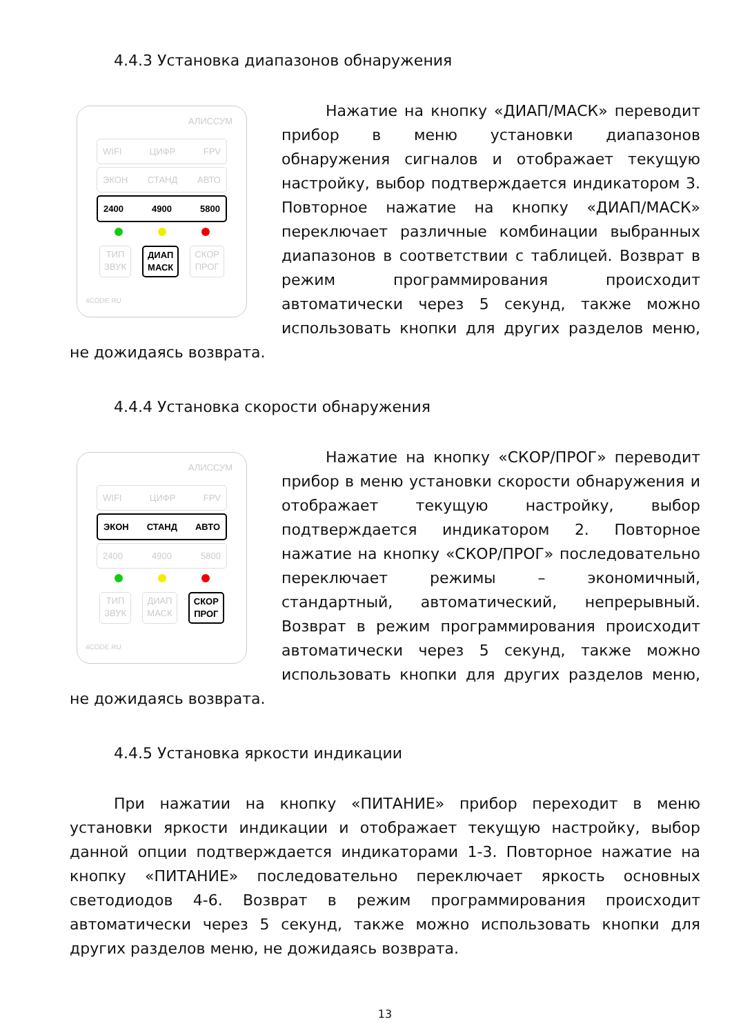4.4.3 Установка диапазонов обнаружения
АЛИССУМ
WIFI ЦИФР FPV
ЭКОН СТАНД АВТО
2400 4900 5800
ТИП
ЗВУК
ДИАП
МАСК
СКОР
ПРОГ
4CODE.RU
Нажатие на кнопку «ДИАП/МАСК» переводит прибор в меню установки диапазонов обнаружения сигналов и отображает текущую настройку, выбор подтверждается индикатором 3. Повторное нажатие на кнопку «ДИАП/МАСК» переключает различные комбинации выбранных диапазонов в соответствии с таблицей. Возврат в режим программирования происходит автоматически через 5 секунд, также можно использовать кнопки для других разделов меню, не дожидаясь возврата.
4.4.4 Установка скорости обнаружения
АЛИССУМ
WIFI ЦИФР FPV
ЭКОН СТАНД АВТО
2400 4900 5800
ТИП
ЗВУК
ДИАП
МАСК
СКОР
ПРОГ
4CODE.RU
Нажатие на кнопку «СКОР/ПРОГ» переводит прибор в меню установки скорости обнаружения и отображает текущую настройку, выбор подтверждается индикатором 2. Повторное нажатие на кнопку «СКОР/ПРОГ» последовательно переключает режимы – экономичный, стандартный, автоматический, непрерывный. Возврат в режим программирования происходит автоматически через 5 секунд, также можно использовать кнопки для других разделов меню, не дожидаясь возврата.
4.4.5 Установка яркости индикации
При нажатии на кнопку «ПИТАНИЕ» прибор переходит в меню установки яркости индикации и отображает текущую настройку, выбор данной опции подтверждается индикаторами 1-3. Повторное нажатие на кнопку «ПИТАНИЕ» последовательно переключает яркость основных светодиодов 4-6. Возврат в режим программирования происходит автоматически через 5 секунд, также можно использовать кнопки для других разделов меню, не дожидаясь возврата.
13